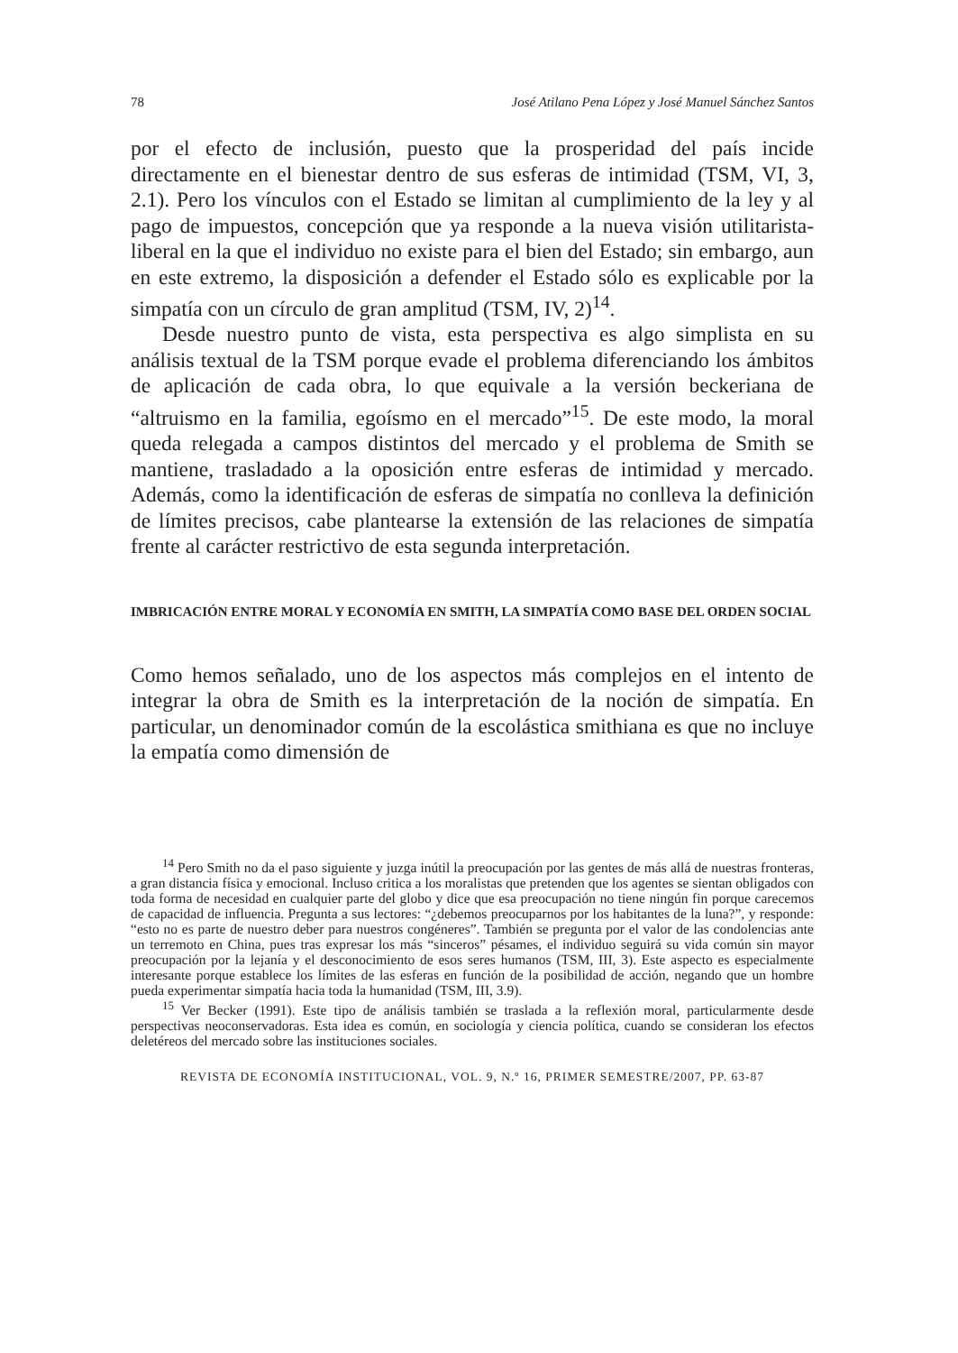78 José Atilano Pena López y José Manuel Sánchez Santos
por el efecto de inclusión, puesto que la prosperidad del país incide directamente en el bienestar dentro de sus esferas de intimidad (TSM, VI, 3, 2.1). Pero los vínculos con el Estado se limitan al cumplimiento de la ley y al pago de impuestos, concepción que ya responde a la nueva visión utilitarista-liberal en la que el individuo no existe para el bien del Estado; sin embargo, aun en este extremo, la disposición a defender el Estado sólo es explicable por la simpatía con un círculo de gran amplitud (TSM, IV, 2)<sup>14</sup>.
Desde nuestro punto de vista, esta perspectiva es algo simplista en su análisis textual de la TSM porque evade el problema diferenciando los ámbitos de aplicación de cada obra, lo que equivale a la versión beckeriana de “altruismo en la familia, egoísmo en el mercado”<sup>15</sup>. De este modo, la moral queda relegada a campos distintos del mercado y el problema de Smith se mantiene, trasladado a la oposición entre esferas de intimidad y mercado. Además, como la identificación de esferas de simpatía no conlleva la definición de límites precisos, cabe plantearse la extensión de las relaciones de simpatía frente al carácter restrictivo de esta segunda interpretación.
IMBRICACIÓN ENTRE MORAL Y ECONOMÍA EN SMITH, LA SIMPATÍA COMO BASE DEL ORDEN SOCIAL
Como hemos señalado, uno de los aspectos más complejos en el intento de integrar la obra de Smith es la interpretación de la noción de simpatía. En particular, un denominador común de la escolástica smithiana es que no incluye la empatía como dimensión de
<sup>14</sup> Pero Smith no da el paso siguiente y juzga inútil la preocupación por las gentes de más allá de nuestras fronteras, a gran distancia física y emocional. Incluso critica a los moralistas que pretenden que los agentes se sientan obligados con toda forma de necesidad en cualquier parte del globo y dice que esa preocupación no tiene ningún fin porque carecemos de capacidad de influencia. Pregunta a sus lectores: “¿debemos preocuparnos por los habitantes de la luna?”, y responde: “esto no es parte de nuestro deber para nuestros congéneres”. También se pregunta por el valor de las condolencias ante un terremoto en China, pues tras expresar los más “sinceros” pésames, el individuo seguirá su vida común sin mayor preocupación por la lejanía y el desconocimiento de esos seres humanos (TSM, III, 3). Este aspecto es especialmente interesante porque establece los límites de las esferas en función de la posibilidad de acción, negando que un hombre pueda experimentar simpatía hacia toda la humanidad (TSM, III, 3.9).
<sup>15</sup> Ver Becker (1991). Este tipo de análisis también se traslada a la reflexión moral, particularmente desde perspectivas neoconservadoras. Esta idea es común, en sociología y ciencia política, cuando se consideran los efectos deletéreos del mercado sobre las instituciones sociales.
REVISTA DE ECONOMÍA INSTITUCIONAL, VOL. 9, N.º 16, PRIMER SEMESTRE/2007, PP. 63-87